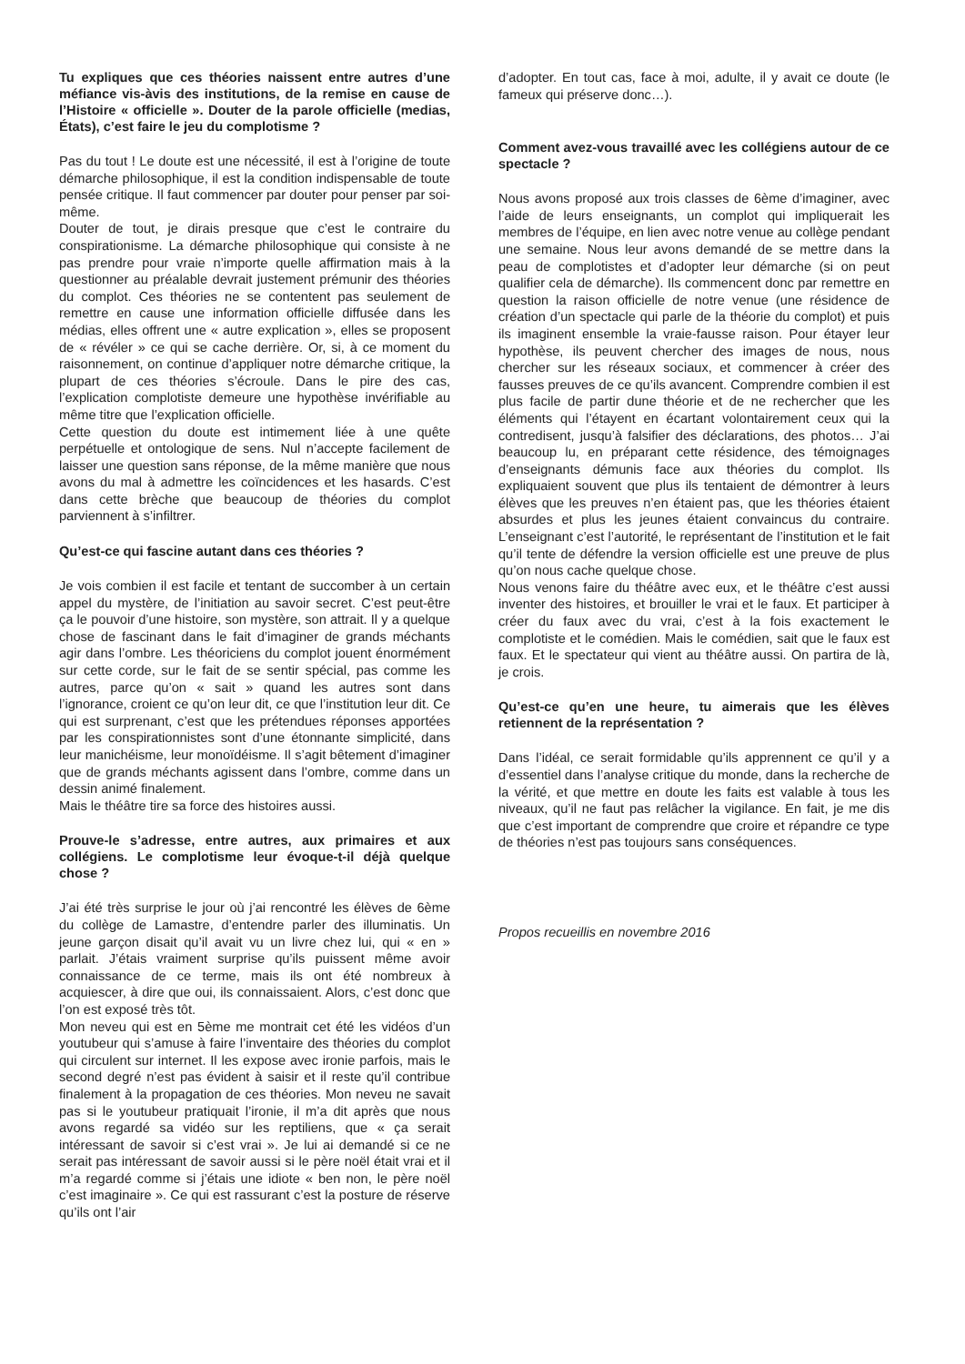Tu expliques que ces théories naissent entre autres d’une méfiance vis-àvis des institutions, de la remise en cause de l’Histoire « officielle ». Douter de la parole officielle (medias, États), c’est faire le jeu du complotisme ?
Pas du tout ! Le doute est une nécessité, il est à l’origine de toute démarche philosophique, il est la condition indispensable de toute pensée critique. Il faut commencer par douter pour penser par soi-même.
Douter de tout, je dirais presque que c’est le contraire du conspirationisme. La démarche philosophique qui consiste à ne pas prendre pour vraie n’importe quelle affirmation mais à la questionner au préalable devrait justement prémunir des théories du complot. Ces théories ne se contentent pas seulement de remettre en cause une information officielle diffusée dans les médias, elles offrent une « autre explication », elles se proposent de « révéler » ce qui se cache derrière. Or, si, à ce moment du raisonnement, on continue d’appliquer notre démarche critique, la plupart de ces théories s’écroule. Dans le pire des cas, l’explication complotiste demeure une hypothèse invérifiable au même titre que l’explication officielle.
Cette question du doute est intimement liée à une quête perpétuelle et ontologique de sens. Nul n’accepte facilement de laisser une question sans réponse, de la même manière que nous avons du mal à admettre les coïncidences et les hasards. C’est dans cette brèche que beaucoup de théories du complot parviennent à s’infiltrer.
Qu’est-ce qui fascine autant dans ces théories ?
Je vois combien il est facile et tentant de succomber à un certain appel du mystère, de l’initiation au savoir secret. C’est peut-être ça le pouvoir d’une histoire, son mystère, son attrait. Il y a quelque chose de fascinant dans le fait d’imaginer de grands méchants agir dans l’ombre. Les théoriciens du complot jouent énormément sur cette corde, sur le fait de se sentir spécial, pas comme les autres, parce qu’on « sait » quand les autres sont dans l’ignorance, croient ce qu’on leur dit, ce que l’institution leur dit. Ce qui est surprenant, c’est que les prétendues réponses apportées par les conspirationnistes sont d’une étonnante simplicité, dans leur manichéisme, leur monoïdéisme. Il s’agit bêtement d’imaginer que de grands méchants agissent dans l’ombre, comme dans un dessin animé finalement.
Mais le théâtre tire sa force des histoires aussi.
Prouve-le s’adresse, entre autres, aux primaires et aux collégiens. Le complotisme leur évoque-t-il déjà quelque chose ?
J’ai été très surprise le jour où j’ai rencontré les élèves de 6ème du collège de Lamastre, d’entendre parler des illuminatis. Un jeune garçon disait qu’il avait vu un livre chez lui, qui « en » parlait. J’étais vraiment surprise qu’ils puissent même avoir connaissance de ce terme, mais ils ont été nombreux à acquiescer, à dire que oui, ils connaissaient. Alors, c’est donc que l’on est exposé très tôt.
Mon neveu qui est en 5ème me montrait cet été les vidéos d’un youtubeur qui s’amuse à faire l’inventaire des théories du complot qui circulent sur internet. Il les expose avec ironie parfois, mais le second degré n’est pas évident à saisir et il reste qu’il contribue finalement à la propagation de ces théories. Mon neveu ne savait pas si le youtubeur pratiquait l’ironie, il m’a dit après que nous avons regardé sa vidéo sur les reptiliens, que « ça serait intéressant de savoir si c’est vrai ». Je lui ai demandé si ce ne serait pas intéressant de savoir aussi si le père noël était vrai et il m’a regardé comme si j’étais une idiote « ben non, le père noël c’est imaginaire ». Ce qui est rassurant c’est la posture de réserve qu’ils ont l’air
d’adopter. En tout cas, face à moi, adulte, il y avait ce doute (le fameux qui préserve donc…).
Comment avez-vous travaillé avec les collégiens autour de ce spectacle ?
Nous avons proposé aux trois classes de 6ème d’imaginer, avec l’aide de leurs enseignants, un complot qui impliquerait les membres de l’équipe, en lien avec notre venue au collège pendant une semaine. Nous leur avons demandé de se mettre dans la peau de complotistes et d’adopter leur démarche (si on peut qualifier cela de démarche). Ils commencent donc par remettre en question la raison officielle de notre venue (une résidence de création d’un spectacle qui parle de la théorie du complot) et puis ils imaginent ensemble la vraie-fausse raison. Pour étayer leur hypothèse, ils peuvent chercher des images de nous, nous chercher sur les réseaux sociaux, et commencer à créer des fausses preuves de ce qu’ils avancent. Comprendre combien il est plus facile de partir dune théorie et de ne rechercher que les éléments qui l’étayent en écartant volontairement ceux qui la contredisent, jusqu’à falsifier des déclarations, des photos… J’ai beaucoup lu, en préparant cette résidence, des témoignages d’enseignants démunis face aux théories du complot. Ils expliquaient souvent que plus ils tentaient de démontrer à leurs élèves que les preuves n’en étaient pas, que les théories étaient absurdes et plus les jeunes étaient convaincus du contraire. L’enseignant c’est l’autorité, le représentant de l’institution et le fait qu’il tente de défendre la version officielle est une preuve de plus qu’on nous cache quelque chose.
Nous venons faire du théâtre avec eux, et le théâtre c’est aussi inventer des histoires, et brouiller le vrai et le faux. Et participer à créer du faux avec du vrai, c’est à la fois exactement le complotiste et le comédien. Mais le comédien, sait que le faux est faux. Et le spectateur qui vient au théâtre aussi. On partira de là, je crois.
Qu’est-ce qu’en une heure, tu aimerais que les élèves retiennent de la représentation ?
Dans l’idéal, ce serait formidable qu’ils apprennent ce qu’il y a d’essentiel dans l’analyse critique du monde, dans la recherche de la vérité, et que mettre en doute les faits est valable à tous les niveaux, qu’il ne faut pas relâcher la vigilance. En fait, je me dis que c’est important de comprendre que croire et répandre ce type de théories n’est pas toujours sans conséquences.
Propos recueillis en novembre 2016